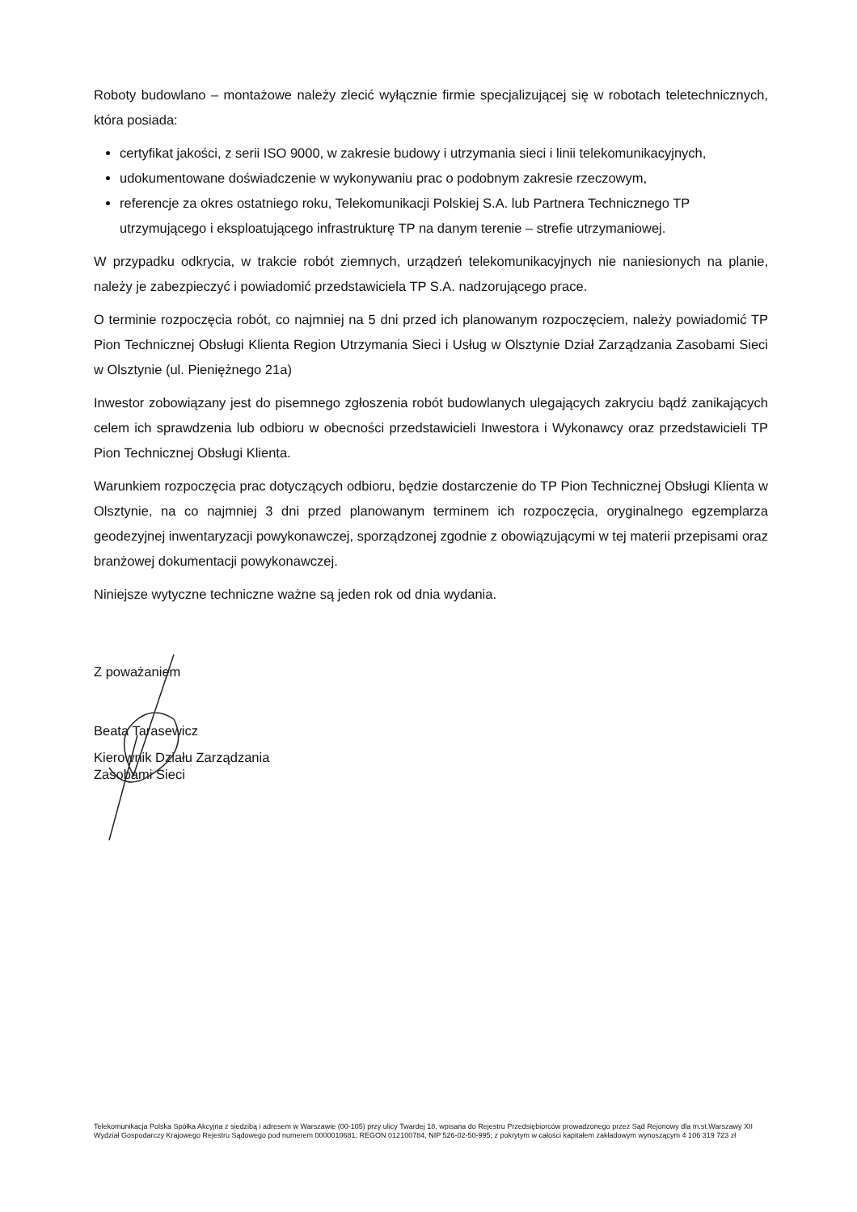Roboty budowlano – montażowe należy zlecić wyłącznie firmie specjalizującej się w robotach teletechnicznych, która posiada:
certyfikat jakości, z serii ISO 9000, w zakresie budowy i utrzymania sieci i linii telekomunikacyjnych,
udokumentowane doświadczenie w wykonywaniu prac o podobnym zakresie rzeczowym,
referencje za okres ostatniego roku, Telekomunikacji Polskiej S.A. lub Partnera Technicznego TP utrzymującego i eksploatującego infrastrukturę TP na danym terenie – strefie utrzymaniowej.
W przypadku odkrycia, w trakcie robót ziemnych, urządzeń telekomunikacyjnych nie naniesionych na planie, należy je zabezpieczyć i powiadomić przedstawiciela TP S.A. nadzorującego prace.
O terminie rozpoczęcia robót, co najmniej na 5 dni przed ich planowanym rozpoczęciem, należy powiadomić TP Pion Technicznej Obsługi Klienta Region Utrzymania Sieci i Usług w Olsztynie Dział Zarządzania Zasobami Sieci w Olsztynie (ul. Pieniężnego 21a)
Inwestor zobowiązany jest do pisemnego zgłoszenia robót budowlanych ulegających zakryciu bądź zanikających celem ich sprawdzenia lub odbioru w obecności przedstawicieli Inwestora i Wykonawcy oraz przedstawicieli TP Pion Technicznej Obsługi Klienta.
Warunkiem rozpoczęcia prac dotyczących odbioru, będzie dostarczenie do TP Pion Technicznej Obsługi Klienta w Olsztynie, na co najmniej 3 dni przed planowanym terminem ich rozpoczęcia, oryginalnego egzemplarza geodezyjnej inwentaryzacji powykonawczej, sporządzonej zgodnie z obowiązującymi w tej materii przepisami oraz branżowej dokumentacji powykonawczej.
Niniejsze wytyczne techniczne ważne są jeden rok od dnia wydania.
Z poważaniem
Beata Tarasewicz
Kierownik Działu Zarządzania
Zasobami Sieci
Telekomunikacja Polska Spółka Akcyjna z siedzibą i adresem w Warszawie (00-105) przy ulicy Twardej 18, wpisana do Rejestru Przedsiębiorców prowadzonego przez Sąd Rejonowy dla m.st.Warszawy XII Wydział Gospodarczy Krajowego Rejestru Sądowego pod numerem 0000010681; REGON 012100784, NIP 526-02-50-995; z pokrytym w całości kapitałem zakładowym wynoszącym 4 106 319 723 zł